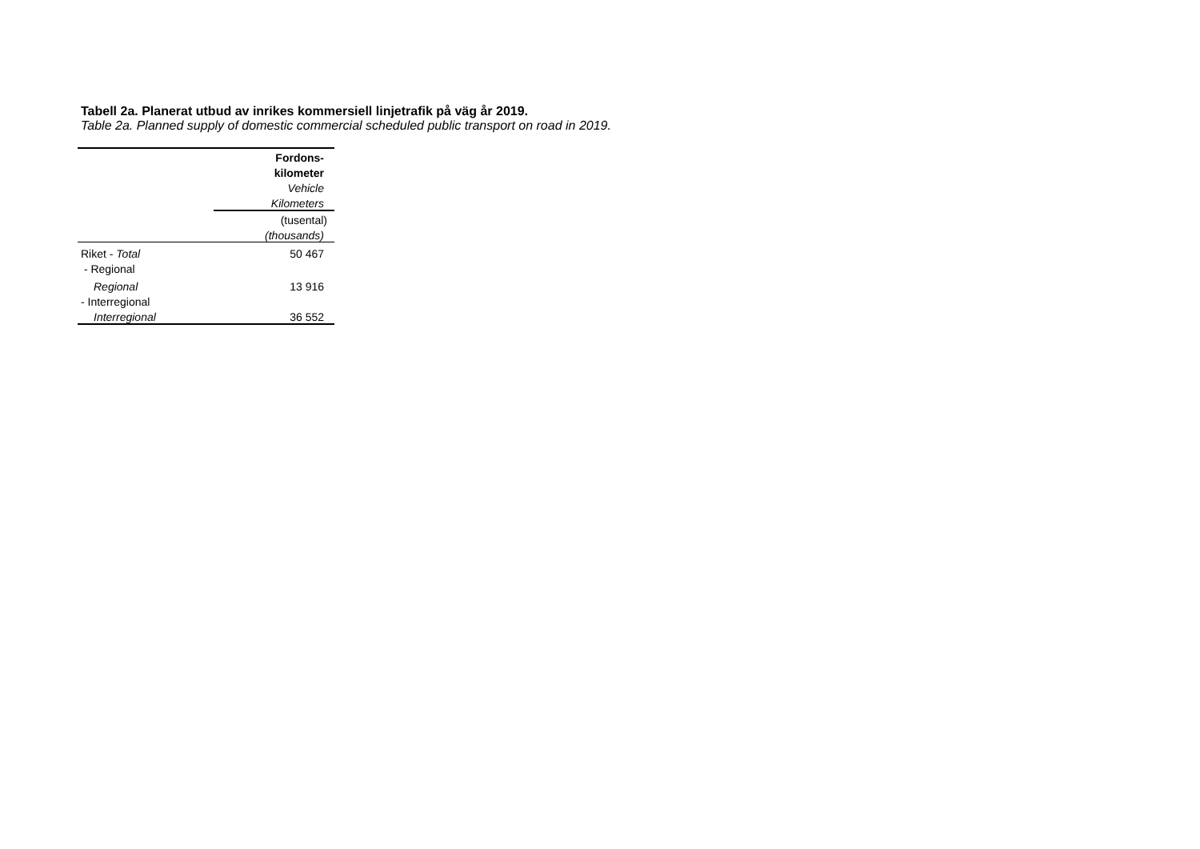Tabell 2a. Planerat utbud av inrikes kommersiell linjetrafik på väg år 2019.
Table 2a. Planned supply of domestic commercial scheduled public transport on road in 2019.
| | Fordons- |
| | kilometer |
| | Vehicle |
| | Kilometers |
| | (tusental) |
| | (thousands) |
| Riket - Total | 50 467 |
| - Regional | |
| Regional | 13 916 |
| - Interregional | |
| Interregional | 36 552 |